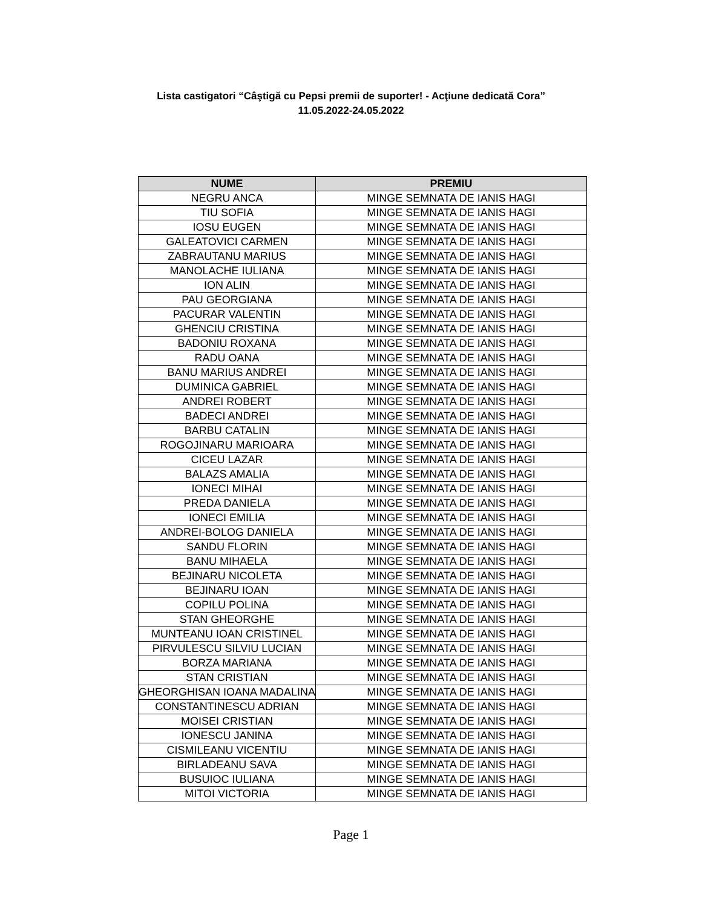Lista castigatori “Câştigă cu Pepsi premii de suporter! - Acţiune dedicată Cora”
11.05.2022-24.05.2022
| NUME | PREMIU |
| --- | --- |
| NEGRU ANCA | MINGE SEMNATA DE IANIS HAGI |
| TIU SOFIA | MINGE SEMNATA DE IANIS HAGI |
| IOSU EUGEN | MINGE SEMNATA DE IANIS HAGI |
| GALEATOVICI CARMEN | MINGE SEMNATA DE IANIS HAGI |
| ZABRAUTANU MARIUS | MINGE SEMNATA DE IANIS HAGI |
| MANOLACHE IULIANA | MINGE SEMNATA DE IANIS HAGI |
| ION ALIN | MINGE SEMNATA DE IANIS HAGI |
| PAU GEORGIANA | MINGE SEMNATA DE IANIS HAGI |
| PACURAR VALENTIN | MINGE SEMNATA DE IANIS HAGI |
| GHENCIU CRISTINA | MINGE SEMNATA DE IANIS HAGI |
| BADONIU ROXANA | MINGE SEMNATA DE IANIS HAGI |
| RADU OANA | MINGE SEMNATA DE IANIS HAGI |
| BANU MARIUS ANDREI | MINGE SEMNATA DE IANIS HAGI |
| DUMINICA GABRIEL | MINGE SEMNATA DE IANIS HAGI |
| ANDREI ROBERT | MINGE SEMNATA DE IANIS HAGI |
| BADECI ANDREI | MINGE SEMNATA DE IANIS HAGI |
| BARBU CATALIN | MINGE SEMNATA DE IANIS HAGI |
| ROGOJINARU MARIOARA | MINGE SEMNATA DE IANIS HAGI |
| CICEU LAZAR | MINGE SEMNATA DE IANIS HAGI |
| BALAZS AMALIA | MINGE SEMNATA DE IANIS HAGI |
| IONECI MIHAI | MINGE SEMNATA DE IANIS HAGI |
| PREDA DANIELA | MINGE SEMNATA DE IANIS HAGI |
| IONECI EMILIA | MINGE SEMNATA DE IANIS HAGI |
| ANDREI-BOLOG DANIELA | MINGE SEMNATA DE IANIS HAGI |
| SANDU FLORIN | MINGE SEMNATA DE IANIS HAGI |
| BANU MIHAELA | MINGE SEMNATA DE IANIS HAGI |
| BEJINARU NICOLETA | MINGE SEMNATA DE IANIS HAGI |
| BEJINARU IOAN | MINGE SEMNATA DE IANIS HAGI |
| COPILU POLINA | MINGE SEMNATA DE IANIS HAGI |
| STAN GHEORGHE | MINGE SEMNATA DE IANIS HAGI |
| MUNTEANU IOAN CRISTINEL | MINGE SEMNATA DE IANIS HAGI |
| PIRVULESCU SILVIU LUCIAN | MINGE SEMNATA DE IANIS HAGI |
| BORZA MARIANA | MINGE SEMNATA DE IANIS HAGI |
| STAN CRISTIAN | MINGE SEMNATA DE IANIS HAGI |
| GHEORGHISAN IOANA MADALINA | MINGE SEMNATA DE IANIS HAGI |
| CONSTANTINESCU ADRIAN | MINGE SEMNATA DE IANIS HAGI |
| MOISEI CRISTIAN | MINGE SEMNATA DE IANIS HAGI |
| IONESCU JANINA | MINGE SEMNATA DE IANIS HAGI |
| CISMILEANU VICENTIU | MINGE SEMNATA DE IANIS HAGI |
| BIRLADEANU SAVA | MINGE SEMNATA DE IANIS HAGI |
| BUSUIOC IULIANA | MINGE SEMNATA DE IANIS HAGI |
| MITOI VICTORIA | MINGE SEMNATA DE IANIS HAGI |
Page 1